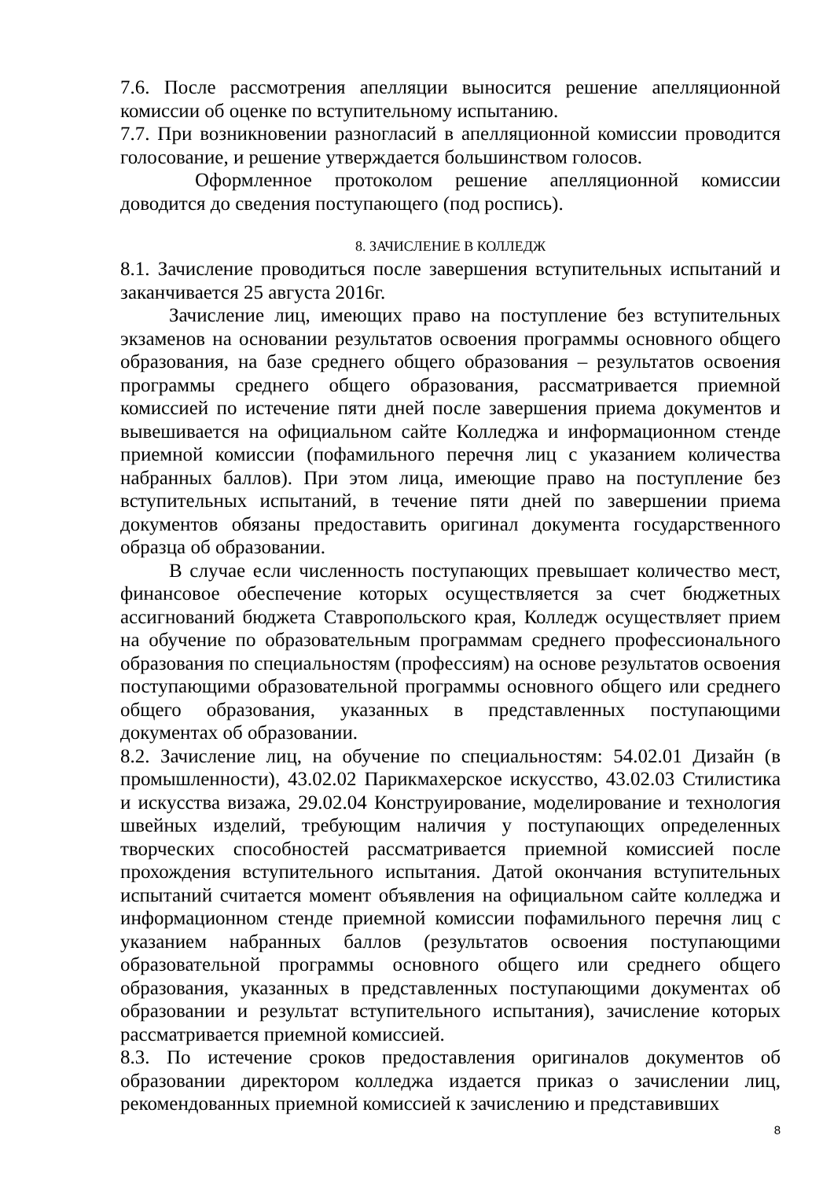7.6. После рассмотрения апелляции выносится решение апелляционной комиссии об оценке по вступительному испытанию.
7.7. При возникновении разногласий в апелляционной комиссии проводится голосование, и решение утверждается большинством голосов.
Оформленное протоколом решение апелляционной комиссии доводится до сведения поступающего (под роспись).
8. ЗАЧИСЛЕНИЕ В КОЛЛЕДЖ
8.1. Зачисление проводиться после завершения вступительных испытаний и заканчивается 25 августа 2016г.
Зачисление лиц, имеющих право на поступление без вступительных экзаменов на основании результатов освоения программы основного общего образования, на базе среднего общего образования – результатов освоения программы среднего общего образования, рассматривается приемной комиссией по истечение пяти дней после завершения приема документов и вывешивается на официальном сайте Колледжа и информационном стенде приемной комиссии (пофамильного перечня лиц с указанием количества набранных баллов). При этом лица, имеющие право на поступление без вступительных испытаний, в течение пяти дней по завершении приема документов обязаны предоставить оригинал документа государственного образца об образовании.
В случае если численность поступающих превышает количество мест, финансовое обеспечение которых осуществляется за счет бюджетных ассигнований бюджета Ставропольского края, Колледж осуществляет прием на обучение по образовательным программам среднего профессионального образования по специальностям (профессиям) на основе результатов освоения поступающими образовательной программы основного общего или среднего общего образования, указанных в представленных поступающими документах об образовании.
8.2. Зачисление лиц, на обучение по специальностям: 54.02.01 Дизайн (в промышленности), 43.02.02 Парикмахерское искусство, 43.02.03 Стилистика и искусства визажа, 29.02.04 Конструирование, моделирование и технология швейных изделий, требующим наличия у поступающих определенных творческих способностей рассматривается приемной комиссией после прохождения вступительного испытания. Датой окончания вступительных испытаний считается момент объявления на официальном сайте колледжа и информационном стенде приемной комиссии пофамильного перечня лиц с указанием набранных баллов (результатов освоения поступающими образовательной программы основного общего или среднего общего образования, указанных в представленных поступающими документах об образовании и результат вступительного испытания), зачисление которых рассматривается приемной комиссией.
8.3. По истечение сроков предоставления оригиналов документов об образовании директором колледжа издается приказ о зачислении лиц, рекомендованных приемной комиссией к зачислению и представивших
8